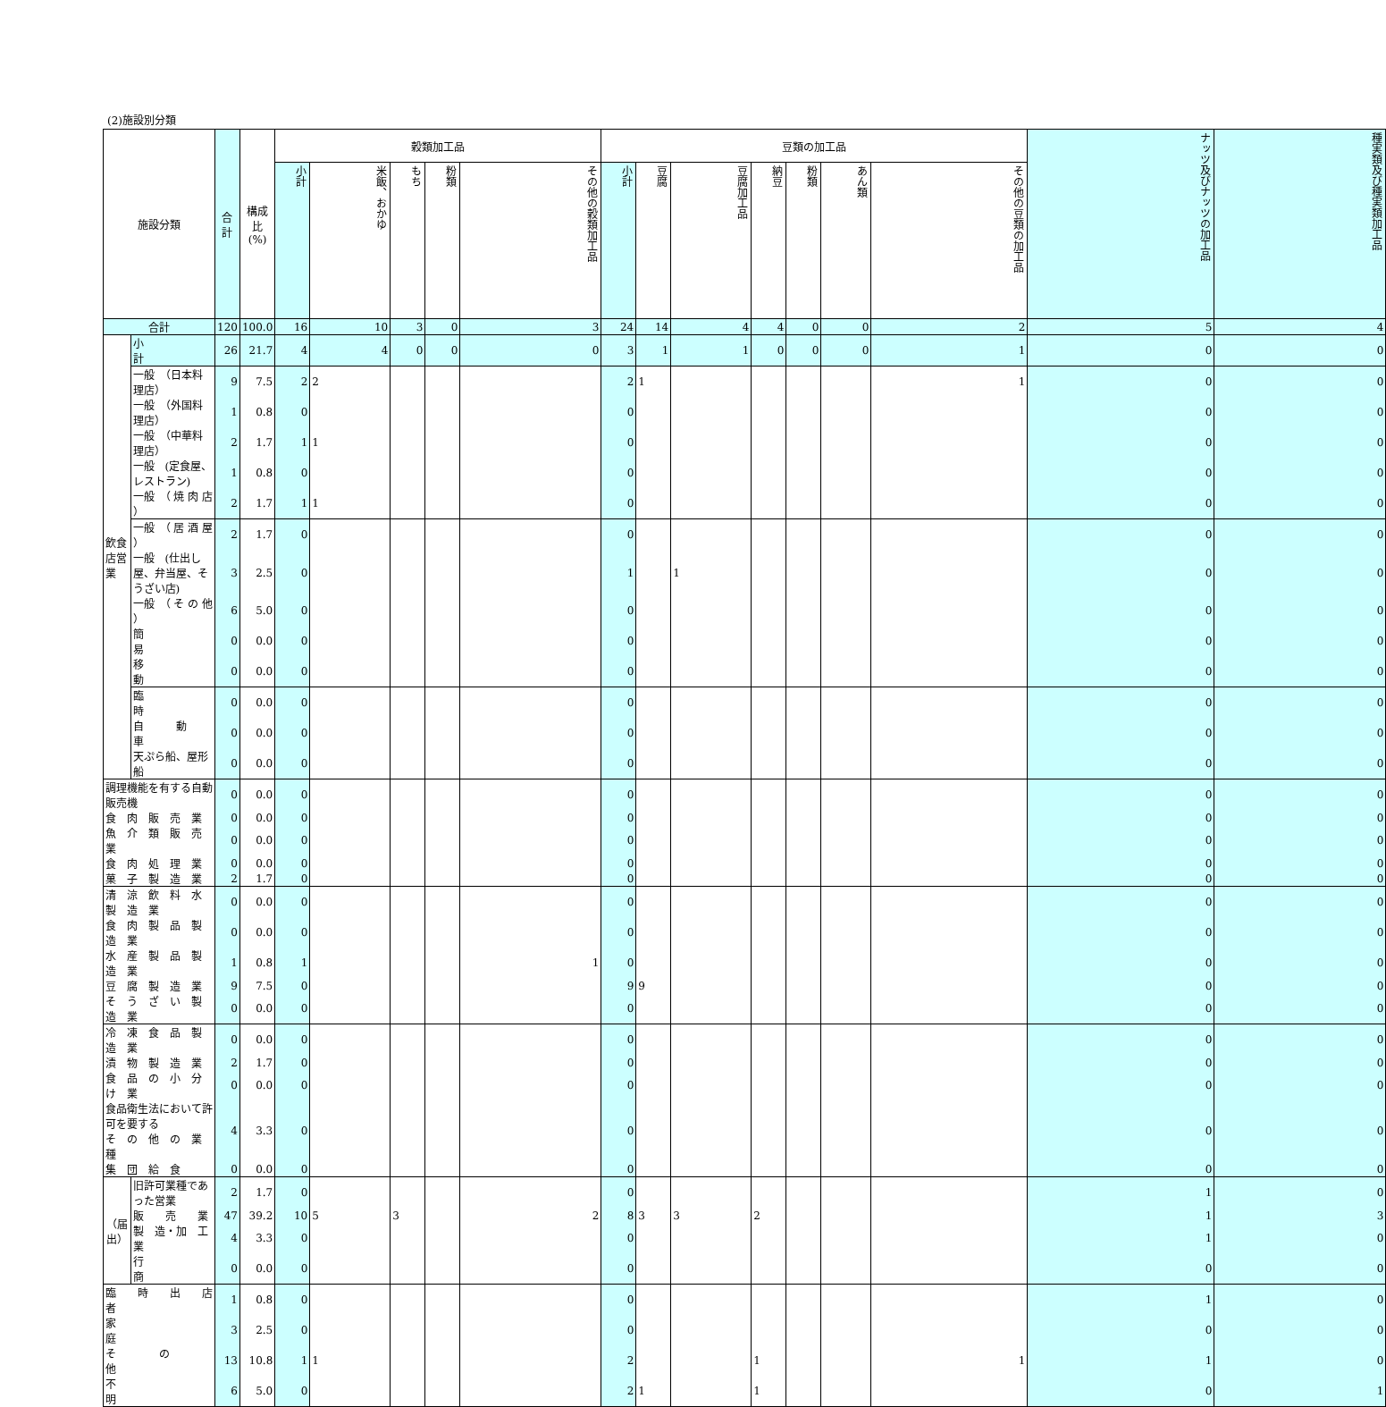(2)施設別分類
| 施設分類 | | 合計 | 構成比 (%) | 穀類加工品 | | | | | 豆類の加工品 | | | | | | | ナッツ及びナッツの加工品 | 種実類及び種実類加工品 |
| --- | --- | --- | --- | --- | --- | --- | --- | --- | --- | --- | --- | --- | --- | --- | --- | --- | --- |
| | | | | 小計 | 米飯、おかゆ | もち | 粉類 | その他の穀類加工品 | 小計 | 豆腐 | 豆腐加工品 | 納豆 | 粉類 | あん類 | その他の豆類の加工品 | | |
| 合計 | | 120 | 100.0 | 16 | 10 | 3 | 0 | 3 | 24 | 14 | 4 | 4 | 0 | 0 | 2 | 5 | 4 |
| 飲食店営業 | 小 計 | 26 | 21.7 | 4 | 4 | 0 | 0 | 0 | 3 | 1 | 1 | 0 | 0 | 0 | 1 | 0 | 0 |
| | 一般 （日本料理店） | 9 | 7.5 | 2 | 2 | | | | 2 | 1 | | | | | 1 | 0 | 0 |
| | 一般 （外国料理店） | 1 | 0.8 | 0 | | | | | 0 | | | | | | | 0 | 0 |
| | 一般 （中華料理店） | 2 | 1.7 | 1 | 1 | | | | 0 | | | | | | | 0 | 0 |
| | 一般 (定食屋、レストラン) | 1 | 0.8 | 0 | | | | | 0 | | | | | | | 0 | 0 |
| | 一般 （ 焼 肉 店 ） | 2 | 1.7 | 1 | 1 | | | | 0 | | | | | | | 0 | 0 |
| | 一般 （ 居 酒 屋 ） | 2 | 1.7 | 0 | | | | | 0 | | | | | | | 0 | 0 |
| | 一般 (仕出し屋、弁当屋、そうざい店) | 3 | 2.5 | 0 | | | | | 1 | | 1 | | | | | 0 | 0 |
| | 一般 （ そ の 他 ） | 6 | 5.0 | 0 | | | | | 0 | | | | | | | 0 | 0 |
| | 簡 易 | 0 | 0.0 | 0 | | | | | 0 | | | | | | | 0 | 0 |
| | 移 動 | 0 | 0.0 | 0 | | | | | 0 | | | | | | | 0 | 0 |
| | 臨 時 | 0 | 0.0 | 0 | | | | | 0 | | | | | | | 0 | 0 |
| | 自 動 車 | 0 | 0.0 | 0 | | | | | 0 | | | | | | | 0 | 0 |
| | 天ぷら船、屋形船 | 0 | 0.0 | 0 | | | | | 0 | | | | | | | 0 | 0 |
| 調理機能を有する自動販売機 | | 0 | 0.0 | 0 | | | | | 0 | | | | | | | 0 | 0 |
| 食 肉 販 売 業 | | 0 | 0.0 | 0 | | | | | 0 | | | | | | | 0 | 0 |
| 魚 介 類 販 売 業 | | 0 | 0.0 | 0 | | | | | 0 | | | | | | | 0 | 0 |
| 食 肉 処 理 業 | | 0 | 0.0 | 0 | | | | | 0 | | | | | | | 0 | 0 |
| 菓 子 製 造 業 | | 2 | 1.7 | 0 | | | | | 0 | | | | | | | 0 | 0 |
| 清 涼 飲 料 水 製 造 業 | | 0 | 0.0 | 0 | | | | | 0 | | | | | | | 0 | 0 |
| 食 肉 製 品 製 造 業 | | 0 | 0.0 | 0 | | | | | 0 | | | | | | | 0 | 0 |
| 水 産 製 品 製 造 業 | | 1 | 0.8 | 1 | | | | 1 | 0 | | | | | | | 0 | 0 |
| 豆 腐 製 造 業 | | 9 | 7.5 | 0 | | | | | 9 | 9 | | | | | | 0 | 0 |
| そ う ざ い 製 造 業 | | 0 | 0.0 | 0 | | | | | 0 | | | | | | | 0 | 0 |
| 冷 凍 食 品 製 造 業 | | 0 | 0.0 | 0 | | | | | 0 | | | | | | | 0 | 0 |
| 漬 物 製 造 業 | | 2 | 1.7 | 0 | | | | | 0 | | | | | | | 0 | 0 |
| 食 品 の 小 分 け 業 | | 0 | 0.0 | 0 | | | | | 0 | | | | | | | 0 | 0 |
| 食品衛生法において許可を要する そ の 他 の 業 種 | | 4 | 3.3 | 0 | | | | | 0 | | | | | | | 0 | 0 |
| 集 団 給 食 | | 0 | 0.0 | 0 | | | | | 0 | | | | | | | 0 | 0 |
| （届出） | 旧許可業種であった営業 | 2 | 1.7 | 0 | | | | | 0 | | | | | | | 1 | 0 |
| | 販 売 業 | 47 | 39.2 | 10 | 5 | 3 | | 2 | 8 | 3 | 3 | 2 | | | | 1 | 3 |
| | 製 造・加 工 業 | 4 | 3.3 | 0 | | | | | 0 | | | | | | | 1 | 0 |
| | 行 商 | 0 | 0.0 | 0 | | | | | 0 | | | | | | | 0 | 0 |
| 臨 時 出 店 者 | | 1 | 0.8 | 0 | | | | | 0 | | | | | | | 1 | 0 |
| 家 庭 | | 3 | 2.5 | 0 | | | | | 0 | | | | | | | 0 | 0 |
| そ の 他 | | 13 | 10.8 | 1 | 1 | | | | 2 | | | 1 | | | 1 | 1 | 0 |
| 不 明 | | 6 | 5.0 | 0 | | | | | 2 | 1 | | 1 | | | | 0 | 1 |